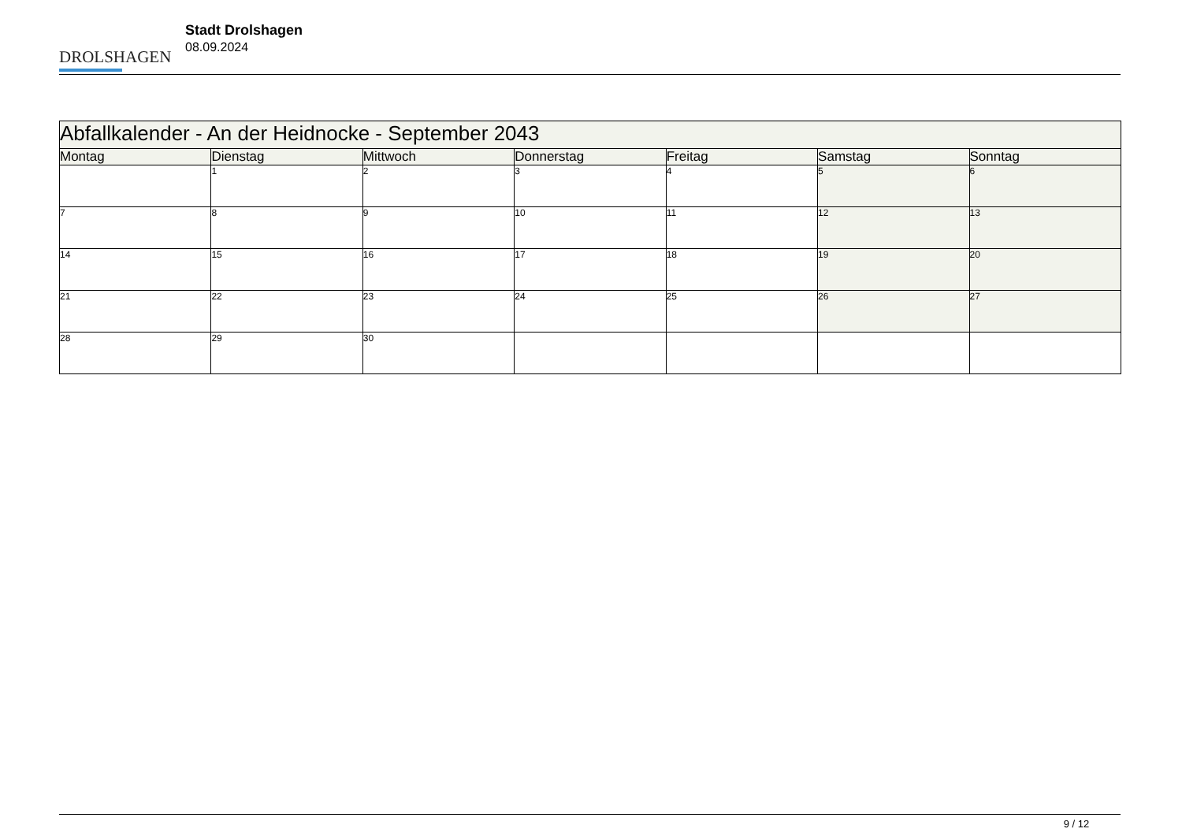DROLSHAGEN
Stadt Drolshagen
08.09.2024
| Abfallkalender - An der Heidnocke - September 2043 | | | | | | |
| Montag | Dienstag | Mittwoch | Donnerstag | Freitag | Samstag | Sonntag |
| | 1 | 2 | 3 | 4 | 5 | 6 |
| 7 | 8 | 9 | 10 | 11 | 12 | 13 |
| 14 | 15 | 16 | 17 | 18 | 19 | 20 |
| 21 | 22 | 23 | 24 | 25 | 26 | 27 |
| 28 | 29 | 30 | | | | |
9 / 12